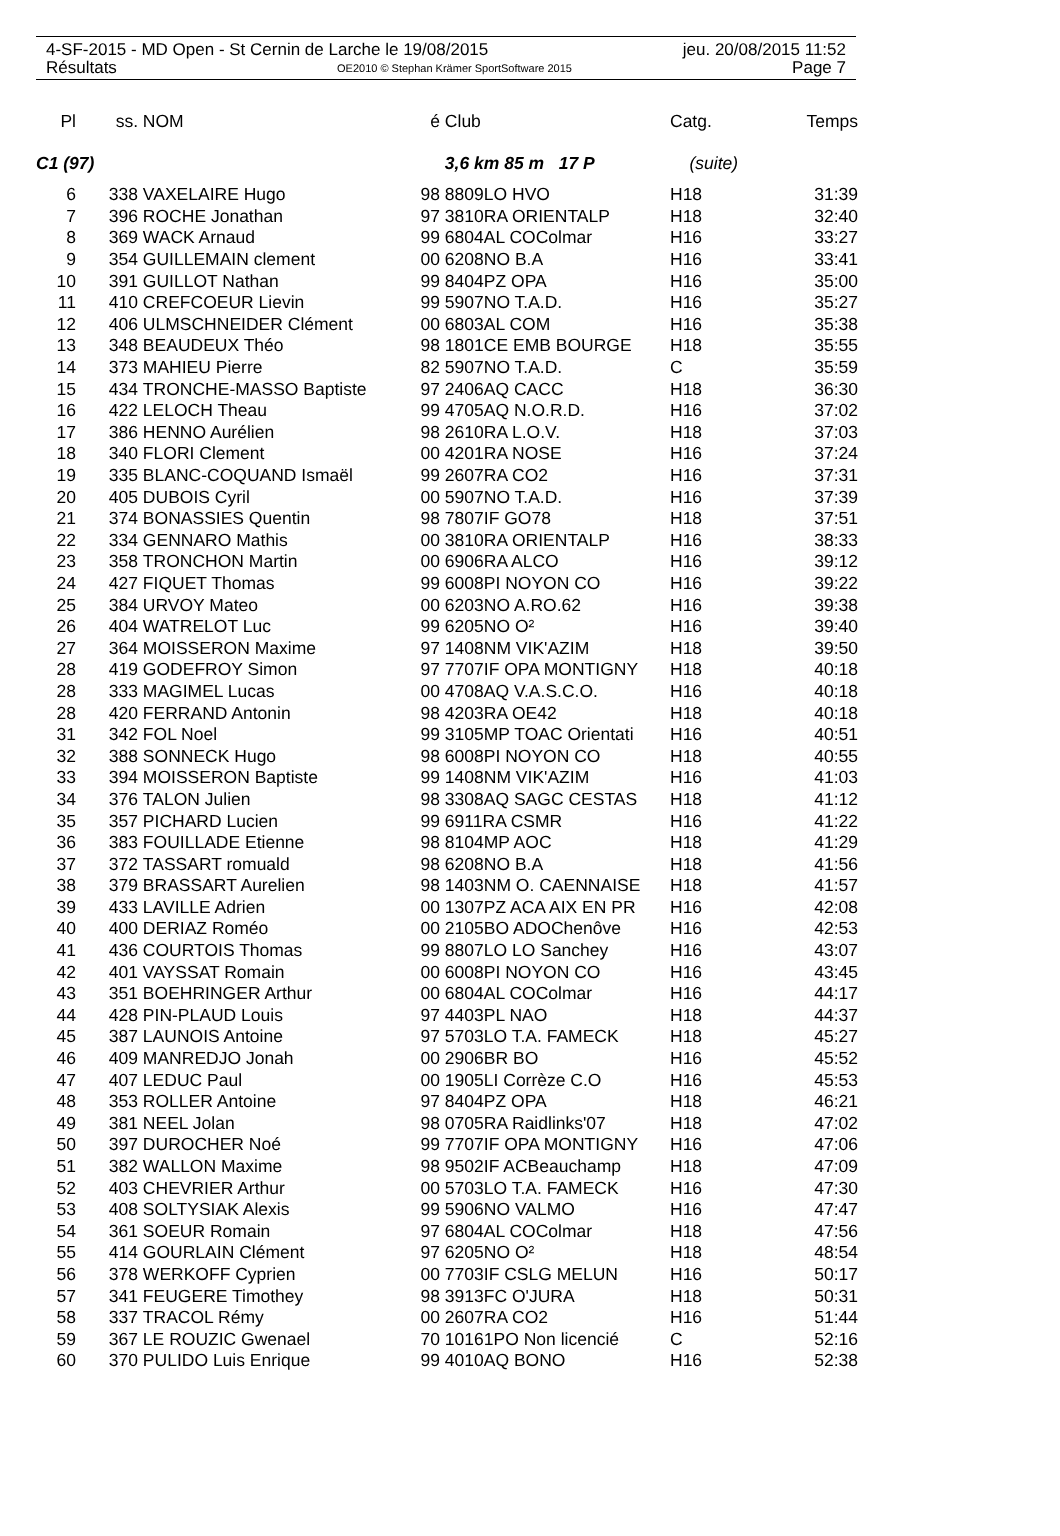4-SF-2015 - MD Open - St Cernin de Larche le 19/08/2015 jeu. 20/08/2015 11:52
Résultats OE2010 © Stephan Krämer SportSoftware 2015 Page 7
| Pl | ss. | NOM | é | Club | Catg. | Temps |
| --- | --- | --- | --- | --- | --- | --- |
| C1 (97) | | | | 3,6 km 85 m 17 P | (suite) | |
| 6 | 338 | VAXELAIRE Hugo | 98 | 8809LO HVO | H18 | 31:39 |
| 7 | 396 | ROCHE Jonathan | 97 | 3810RA ORIENTALP | H18 | 32:40 |
| 8 | 369 | WACK Arnaud | 99 | 6804AL COColmar | H16 | 33:27 |
| 9 | 354 | GUILLEMAIN clement | 00 | 6208NO B.A | H16 | 33:41 |
| 10 | 391 | GUILLOT Nathan | 99 | 8404PZ OPA | H16 | 35:00 |
| 11 | 410 | CREFCOEUR Lievin | 99 | 5907NO T.A.D. | H16 | 35:27 |
| 12 | 406 | ULMSCHNEIDER Clément | 00 | 6803AL COM | H16 | 35:38 |
| 13 | 348 | BEAUDEUX Théo | 98 | 1801CE EMB BOURGE | H18 | 35:55 |
| 14 | 373 | MAHIEU Pierre | 82 | 5907NO T.A.D. | C | 35:59 |
| 15 | 434 | TRONCHE-MASSO Baptiste | 97 | 2406AQ CACC | H18 | 36:30 |
| 16 | 422 | LELOCH Theau | 99 | 4705AQ N.O.R.D. | H16 | 37:02 |
| 17 | 386 | HENNO Aurélien | 98 | 2610RA L.O.V. | H18 | 37:03 |
| 18 | 340 | FLORI Clement | 00 | 4201RA NOSE | H16 | 37:24 |
| 19 | 335 | BLANC-COQUAND Ismaël | 99 | 2607RA CO2 | H16 | 37:31 |
| 20 | 405 | DUBOIS Cyril | 00 | 5907NO T.A.D. | H16 | 37:39 |
| 21 | 374 | BONASSIES Quentin | 98 | 7807IF GO78 | H18 | 37:51 |
| 22 | 334 | GENNARO Mathis | 00 | 3810RA ORIENTALP | H16 | 38:33 |
| 23 | 358 | TRONCHON Martin | 00 | 6906RA ALCO | H16 | 39:12 |
| 24 | 427 | FIQUET Thomas | 99 | 6008PI NOYON CO | H16 | 39:22 |
| 25 | 384 | URVOY Mateo | 00 | 6203NO A.RO.62 | H16 | 39:38 |
| 26 | 404 | WATRELOT Luc | 99 | 6205NO O² | H16 | 39:40 |
| 27 | 364 | MOISSERON Maxime | 97 | 1408NM VIK'AZIM | H18 | 39:50 |
| 28 | 419 | GODEFROY Simon | 97 | 7707IF OPA MONTIGNY | H18 | 40:18 |
| 28 | 333 | MAGIMEL Lucas | 00 | 4708AQ V.A.S.C.O. | H16 | 40:18 |
| 28 | 420 | FERRAND Antonin | 98 | 4203RA OE42 | H18 | 40:18 |
| 31 | 342 | FOL Noel | 99 | 3105MP TOAC Orientati | H16 | 40:51 |
| 32 | 388 | SONNECK Hugo | 98 | 6008PI NOYON CO | H18 | 40:55 |
| 33 | 394 | MOISSERON Baptiste | 99 | 1408NM VIK'AZIM | H16 | 41:03 |
| 34 | 376 | TALON Julien | 98 | 3308AQ SAGC CESTAS | H18 | 41:12 |
| 35 | 357 | PICHARD Lucien | 99 | 6911RA CSMR | H16 | 41:22 |
| 36 | 383 | FOUILLADE Etienne | 98 | 8104MP AOC | H18 | 41:29 |
| 37 | 372 | TASSART romuald | 98 | 6208NO B.A | H18 | 41:56 |
| 38 | 379 | BRASSART Aurelien | 98 | 1403NM O. CAENNAISE | H18 | 41:57 |
| 39 | 433 | LAVILLE Adrien | 00 | 1307PZ ACA AIX EN PR | H16 | 42:08 |
| 40 | 400 | DERIAZ Roméo | 00 | 2105BO ADOChenôve | H16 | 42:53 |
| 41 | 436 | COURTOIS Thomas | 99 | 8807LO LO Sanchey | H16 | 43:07 |
| 42 | 401 | VAYSSAT Romain | 00 | 6008PI NOYON CO | H16 | 43:45 |
| 43 | 351 | BOEHRINGER Arthur | 00 | 6804AL COColmar | H16 | 44:17 |
| 44 | 428 | PIN-PLAUD Louis | 97 | 4403PL NAO | H18 | 44:37 |
| 45 | 387 | LAUNOIS Antoine | 97 | 5703LO T.A. FAMECK | H18 | 45:27 |
| 46 | 409 | MANREDJO Jonah | 00 | 2906BR BO | H16 | 45:52 |
| 47 | 407 | LEDUC Paul | 00 | 1905LI Corrèze C.O | H16 | 45:53 |
| 48 | 353 | ROLLER Antoine | 97 | 8404PZ OPA | H18 | 46:21 |
| 49 | 381 | NEEL Jolan | 98 | 0705RA Raidlinks'07 | H18 | 47:02 |
| 50 | 397 | DUROCHER Noé | 99 | 7707IF OPA MONTIGNY | H16 | 47:06 |
| 51 | 382 | WALLON Maxime | 98 | 9502IF ACBeauchamp | H18 | 47:09 |
| 52 | 403 | CHEVRIER Arthur | 00 | 5703LO T.A. FAMECK | H16 | 47:30 |
| 53 | 408 | SOLTYSIAK Alexis | 99 | 5906NO VALMO | H16 | 47:47 |
| 54 | 361 | SOEUR Romain | 97 | 6804AL COColmar | H18 | 47:56 |
| 55 | 414 | GOURLAIN Clément | 97 | 6205NO O² | H18 | 48:54 |
| 56 | 378 | WERKOFF Cyprien | 00 | 7703IF CSLG MELUN | H16 | 50:17 |
| 57 | 341 | FEUGERE Timothey | 98 | 3913FC O'JURA | H18 | 50:31 |
| 58 | 337 | TRACOL Rémy | 00 | 2607RA CO2 | H16 | 51:44 |
| 59 | 367 | LE ROUZIC Gwenael | 70 | 10161PO Non licencié | C | 52:16 |
| 60 | 370 | PULIDO Luis Enrique | 99 | 4010AQ BONO | H16 | 52:38 |